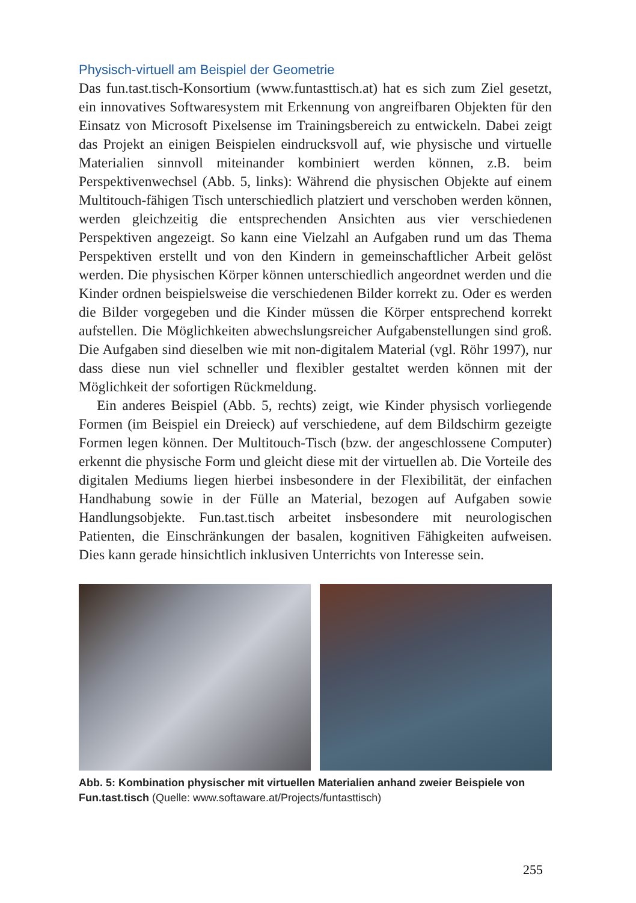Physisch-virtuell am Beispiel der Geometrie
Das fun.tast.tisch-Konsortium (www.funtasttisch.at) hat es sich zum Ziel gesetzt, ein innovatives Softwaresystem mit Erkennung von angreifbaren Objekten für den Einsatz von Microsoft Pixelsense im Trainingsbereich zu entwickeln. Dabei zeigt das Projekt an einigen Beispielen eindrucksvoll auf, wie physische und virtuelle Materialien sinnvoll miteinander kombiniert werden können, z.B. beim Perspektivenwechsel (Abb. 5, links): Während die physischen Objekte auf einem Multitouch-fähigen Tisch unterschiedlich platziert und verschoben werden können, werden gleichzeitig die entsprechenden Ansichten aus vier verschiedenen Perspektiven angezeigt. So kann eine Vielzahl an Aufgaben rund um das Thema Perspektiven erstellt und von den Kindern in gemeinschaftlicher Arbeit gelöst werden. Die physischen Körper können unterschiedlich angeordnet werden und die Kinder ordnen beispielsweise die verschiedenen Bilder korrekt zu. Oder es werden die Bilder vorgegeben und die Kinder müssen die Körper entsprechend korrekt aufstellen. Die Möglichkeiten abwechslungsreicher Aufgabenstellungen sind groß. Die Aufgaben sind dieselben wie mit non-digitalem Material (vgl. Röhr 1997), nur dass diese nun viel schneller und flexibler gestaltet werden können mit der Möglichkeit der sofortigen Rückmeldung.
Ein anderes Beispiel (Abb. 5, rechts) zeigt, wie Kinder physisch vorliegende Formen (im Beispiel ein Dreieck) auf verschiedene, auf dem Bildschirm gezeigte Formen legen können. Der Multitouch-Tisch (bzw. der angeschlossene Computer) erkennt die physische Form und gleicht diese mit der virtuellen ab. Die Vorteile des digitalen Mediums liegen hierbei insbesondere in der Flexibilität, der einfachen Handhabung sowie in der Fülle an Material, bezogen auf Aufgaben sowie Handlungsobjekte. Fun.tast.tisch arbeitet insbesondere mit neurologischen Patienten, die Einschränkungen der basalen, kognitiven Fähigkeiten aufweisen. Dies kann gerade hinsichtlich inklusiven Unterrichts von Interesse sein.
Abb. 5: Kombination physischer mit virtuellen Materialien anhand zweier Beispiele von Fun.tast.tisch (Quelle: www.softaware.at/Projects/funtasttisch)
255